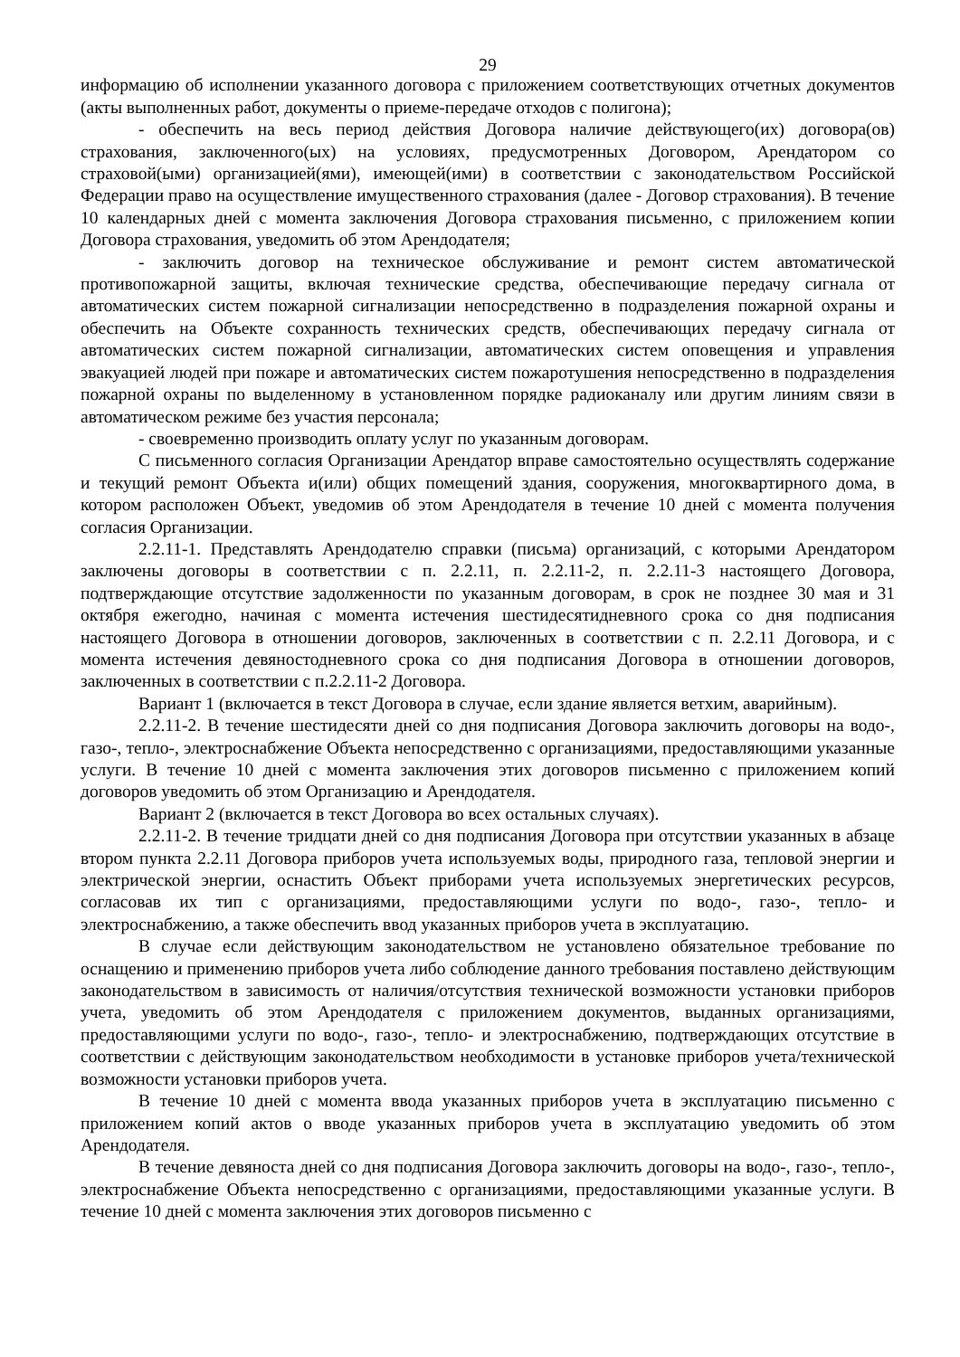29
информацию об исполнении указанного договора с приложением соответствующих отчетных документов (акты выполненных работ, документы о приеме-передаче отходов с полигона);
- обеспечить на весь период действия Договора наличие действующего(их) договора(ов) страхования, заключенного(ых) на условиях, предусмотренных Договором, Арендатором со страховой(ыми) организацией(ями), имеющей(ими) в соответствии с законодательством Российской Федерации право на осуществление имущественного страхования (далее - Договор страхования). В течение 10 календарных дней с момента заключения Договора страхования письменно, с приложением копии Договора страхования, уведомить об этом Арендодателя;
- заключить договор на техническое обслуживание и ремонт систем автоматической противопожарной защиты, включая технические средства, обеспечивающие передачу сигнала от автоматических систем пожарной сигнализации непосредственно в подразделения пожарной охраны и обеспечить на Объекте сохранность технических средств, обеспечивающих передачу сигнала от автоматических систем пожарной сигнализации, автоматических систем оповещения и управления эвакуацией людей при пожаре и автоматических систем пожаротушения непосредственно в подразделения пожарной охраны по выделенному в установленном порядке радиоканалу или другим линиям связи в автоматическом режиме без участия персонала;
- своевременно производить оплату услуг по указанным договорам.
С письменного согласия Организации Арендатор вправе самостоятельно осуществлять содержание и текущий ремонт Объекта и(или) общих помещений здания, сооружения, многоквартирного дома, в котором расположен Объект, уведомив об этом Арендодателя в течение 10 дней с момента получения согласия Организации.
2.2.11-1. Представлять Арендодателю справки (письма) организаций, с которыми Арендатором заключены договоры в соответствии с п. 2.2.11, п. 2.2.11-2, п. 2.2.11-3 настоящего Договора, подтверждающие отсутствие задолженности по указанным договорам, в срок не позднее 30 мая и 31 октября ежегодно, начиная с момента истечения шестидесятидневного срока со дня подписания настоящего Договора в отношении договоров, заключенных в соответствии с п. 2.2.11 Договора, и с момента истечения девяностодневного срока со дня подписания Договора в отношении договоров, заключенных в соответствии с п.2.2.11-2 Договора.
Вариант 1 (включается в текст Договора в случае, если здание является ветхим, аварийным).
2.2.11-2. В течение шестидесяти дней со дня подписания Договора заключить договоры на водо-, газо-, тепло-, электроснабжение Объекта непосредственно с организациями, предоставляющими указанные услуги. В течение 10 дней с момента заключения этих договоров письменно с приложением копий договоров уведомить об этом Организацию и Арендодателя.
Вариант 2 (включается в текст Договора во всех остальных случаях).
2.2.11-2. В течение тридцати дней со дня подписания Договора при отсутствии указанных в абзаце втором пункта 2.2.11 Договора приборов учета используемых воды, природного газа, тепловой энергии и электрической энергии, оснастить Объект приборами учета используемых энергетических ресурсов, согласовав их тип с организациями, предоставляющими услуги по водо-, газо-, тепло- и электроснабжению, а также обеспечить ввод указанных приборов учета в эксплуатацию.
В случае если действующим законодательством не установлено обязательное требование по оснащению и применению приборов учета либо соблюдение данного требования поставлено действующим законодательством в зависимость от наличия/отсутствия технической возможности установки приборов учета, уведомить об этом Арендодателя с приложением документов, выданных организациями, предоставляющими услуги по водо-, газо-, тепло- и электроснабжению, подтверждающих отсутствие в соответствии с действующим законодательством необходимости в установке приборов учета/технической возможности установки приборов учета.
В течение 10 дней с момента ввода указанных приборов учета в эксплуатацию письменно с приложением копий актов о вводе указанных приборов учета в эксплуатацию уведомить об этом Арендодателя.
В течение девяноста дней со дня подписания Договора заключить договоры на водо-, газо-, тепло-, электроснабжение Объекта непосредственно с организациями, предоставляющими указанные услуги. В течение 10 дней с момента заключения этих договоров письменно с